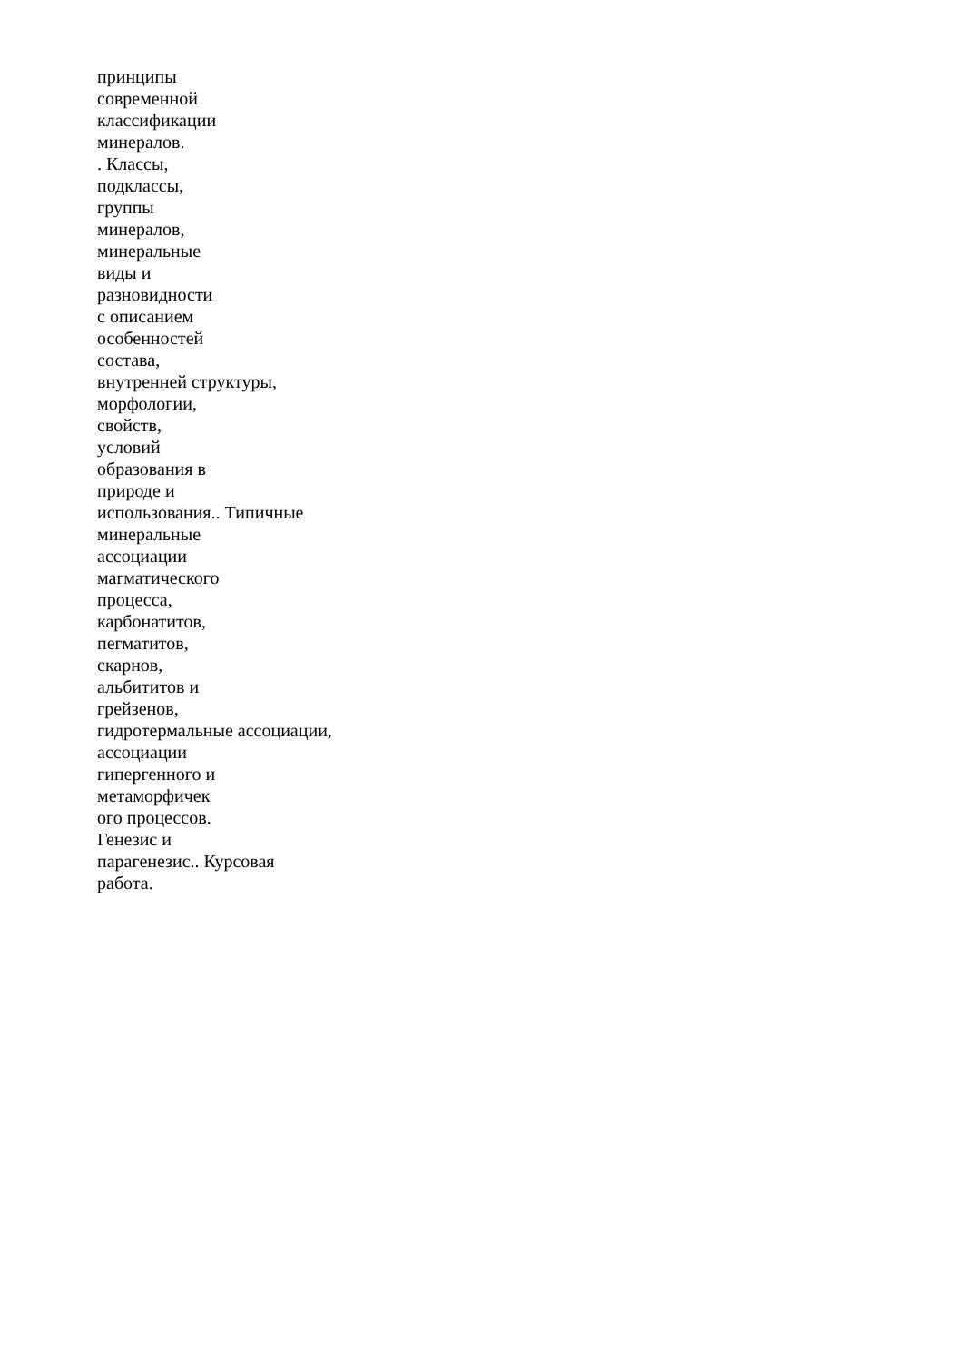принципы
современной
классификации
минералов.
. Классы,
подклассы,
группы
минералов,
минеральные
виды и
разновидности
с описанием
особенностей
состава,
внутренней структуры,
морфологии,
свойств,
условий
образования в
природе и
использования.. Типичные
минеральные
ассоциации
магматического
процесса,
карбонатитов,
пегматитов,
скарнов,
альбититов и
грейзенов,
гидротермальные ассоциации,
ассоциации
гипергенного и
метаморфичек
ого процессов.
Генезис и
парагенезис.. Курсовая
работа.